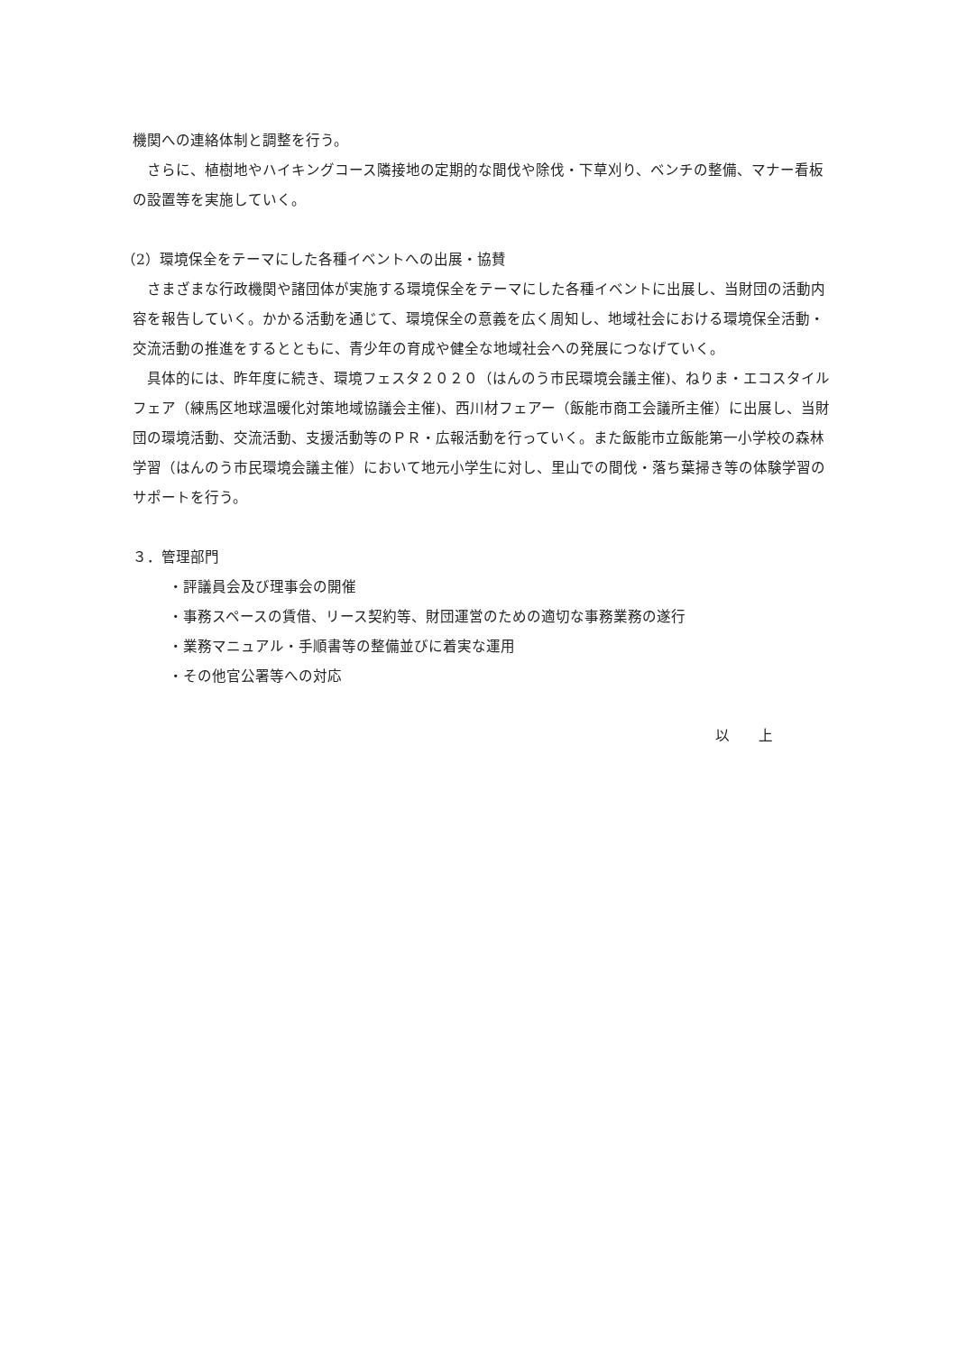機関への連絡体制と調整を行う。
さらに、植樹地やハイキングコース隣接地の定期的な間伐や除伐・下草刈り、ベンチの整備、マナー看板の設置等を実施していく。
（2）環境保全をテーマにした各種イベントへの出展・協賛
さまざまな行政機関や諸団体が実施する環境保全をテーマにした各種イベントに出展し、当財団の活動内容を報告していく。かかる活動を通じて、環境保全の意義を広く周知し、地域社会における環境保全活動・交流活動の推進をするとともに、青少年の育成や健全な地域社会への発展につなげていく。
具体的には、昨年度に続き、環境フェスタ２０２０（はんのう市民環境会議主催)、ねりま・エコスタイルフェア（練馬区地球温暖化対策地域協議会主催)、西川材フェアー（飯能市商工会議所主催）に出展し、当財団の環境活動、交流活動、支援活動等のＰＲ・広報活動を行っていく。また飯能市立飯能第一小学校の森林学習（はんのう市民環境会議主催）において地元小学生に対し、里山での間伐・落ち葉掃き等の体験学習のサポートを行う。
３．管理部門
・評議員会及び理事会の開催
・事務スペースの賃借、リース契約等、財団運営のための適切な事務業務の遂行
・業務マニュアル・手順書等の整備並びに着実な運用
・その他官公署等への対応
以　　上